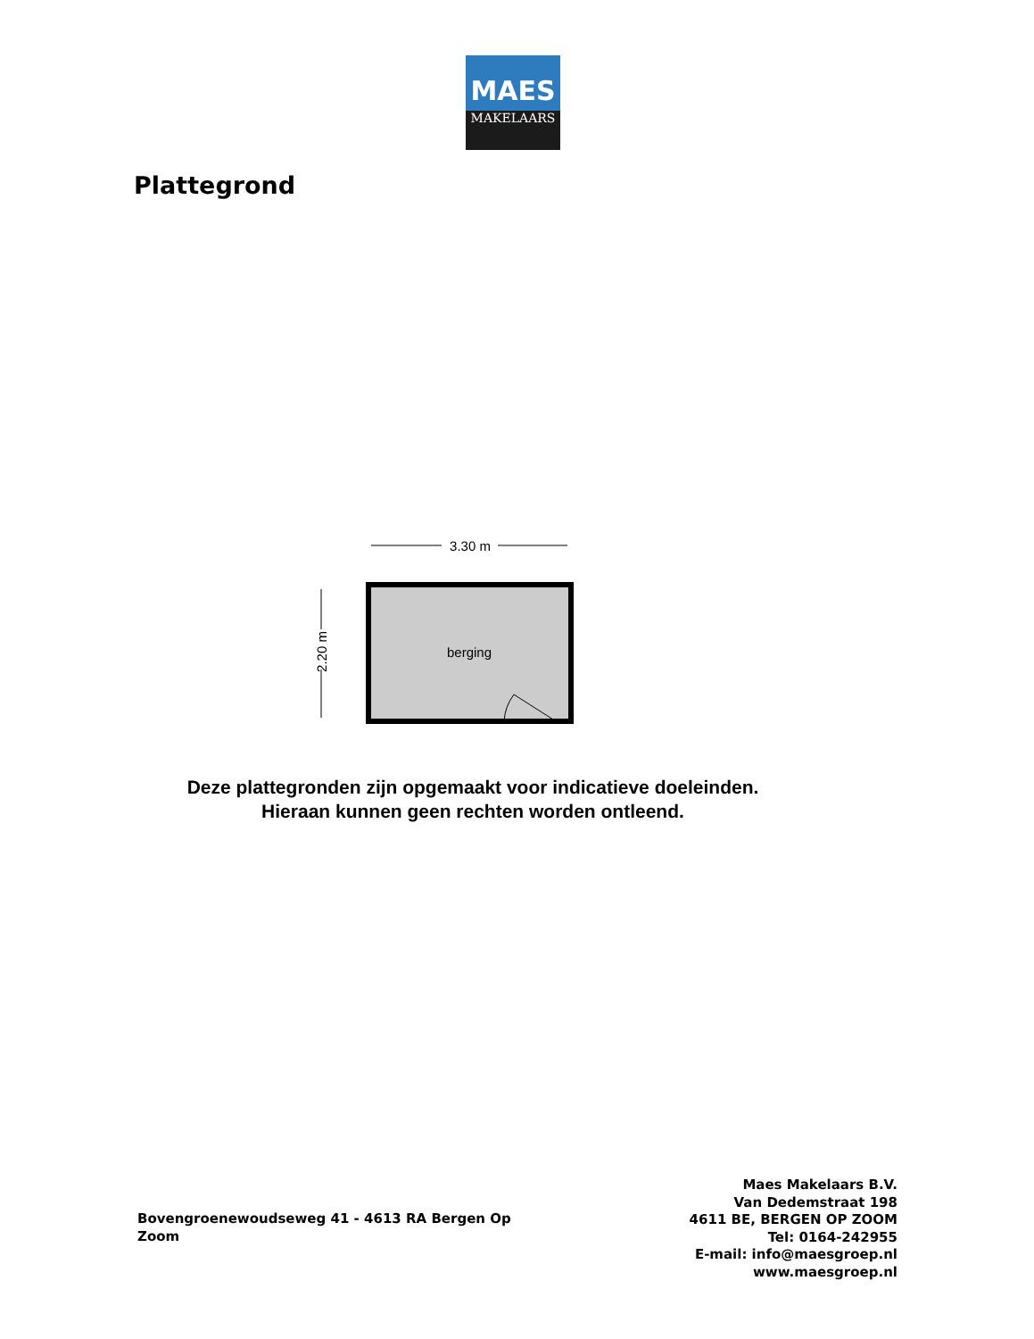MAES
MAKELAARS
Plattegrond
3.30 m
2.20 m
berging
Deze plattegronden zijn opgemaakt voor indicatieve doeleinden.
Hieraan kunnen geen rechten worden ontleend.
Bovengroenewoudseweg 41 - 4613 RA Bergen Op Zoom
Maes Makelaars B.V.
Van Dedemstraat 198
4611 BE, BERGEN OP ZOOM
Tel: 0164-242955
E-mail: info@maesgroep.nl
www.maesgroep.nl